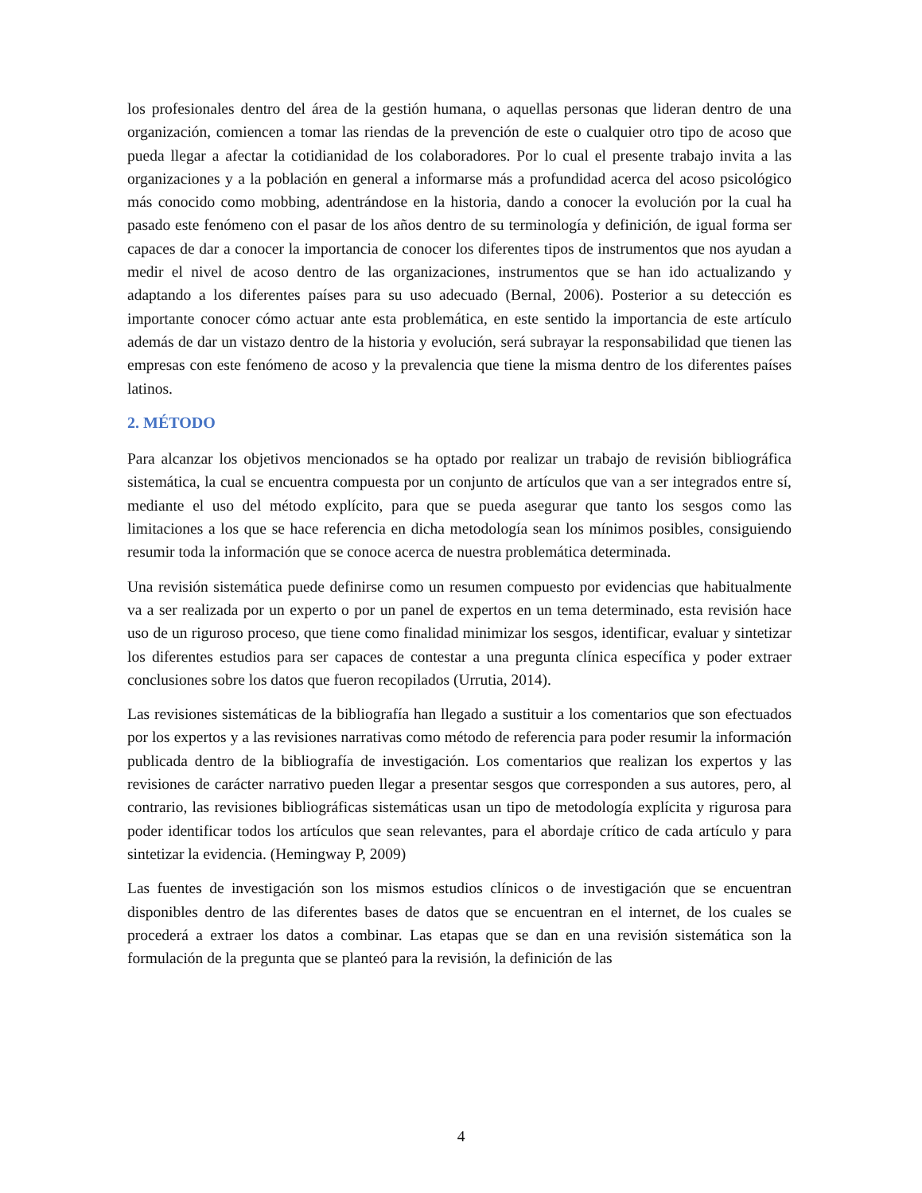los profesionales dentro del área de la gestión humana, o aquellas personas que lideran dentro de una organización, comiencen a tomar las riendas de la prevención de este o cualquier otro tipo de acoso que pueda llegar a afectar la cotidianidad de los colaboradores. Por lo cual el presente trabajo invita a las organizaciones y a la población en general a informarse más a profundidad acerca del acoso psicológico más conocido como mobbing, adentrándose en la historia, dando a conocer la evolución por la cual ha pasado este fenómeno con el pasar de los años dentro de su terminología y definición, de igual forma ser capaces de dar a conocer la importancia de conocer los diferentes tipos de instrumentos que nos ayudan a medir el nivel de acoso dentro de las organizaciones, instrumentos que se han ido actualizando y adaptando a los diferentes países para su uso adecuado (Bernal, 2006). Posterior a su detección es importante conocer cómo actuar ante esta problemática, en este sentido la importancia de este artículo además de dar un vistazo dentro de la historia y evolución, será subrayar la responsabilidad que tienen las empresas con este fenómeno de acoso y la prevalencia que tiene la misma dentro de los diferentes países latinos.
2. MÉTODO
Para alcanzar los objetivos mencionados se ha optado por realizar un trabajo de revisión bibliográfica sistemática, la cual se encuentra compuesta por un conjunto de artículos que van a ser integrados entre sí, mediante el uso del método explícito, para que se pueda asegurar que tanto los sesgos como las limitaciones a los que se hace referencia en dicha metodología sean los mínimos posibles, consiguiendo resumir toda la información que se conoce acerca de nuestra problemática determinada.
Una revisión sistemática puede definirse como un resumen compuesto por evidencias que habitualmente va a ser realizada por un experto o por un panel de expertos en un tema determinado, esta revisión hace uso de un riguroso proceso, que tiene como finalidad minimizar los sesgos, identificar, evaluar y sintetizar los diferentes estudios para ser capaces de contestar a una pregunta clínica específica y poder extraer conclusiones sobre los datos que fueron recopilados (Urrutia, 2014).
Las revisiones sistemáticas de la bibliografía han llegado a sustituir a los comentarios que son efectuados por los expertos y a las revisiones narrativas como método de referencia para poder resumir la información publicada dentro de la bibliografía de investigación. Los comentarios que realizan los expertos y las revisiones de carácter narrativo pueden llegar a presentar sesgos que corresponden a sus autores, pero, al contrario, las revisiones bibliográficas sistemáticas usan un tipo de metodología explícita y rigurosa para poder identificar todos los artículos que sean relevantes, para el abordaje crítico de cada artículo y para sintetizar la evidencia. (Hemingway P, 2009)
Las fuentes de investigación son los mismos estudios clínicos o de investigación que se encuentran disponibles dentro de las diferentes bases de datos que se encuentran en el internet, de los cuales se procederá a extraer los datos a combinar. Las etapas que se dan en una revisión sistemática son la formulación de la pregunta que se planteó para la revisión, la definición de las
4